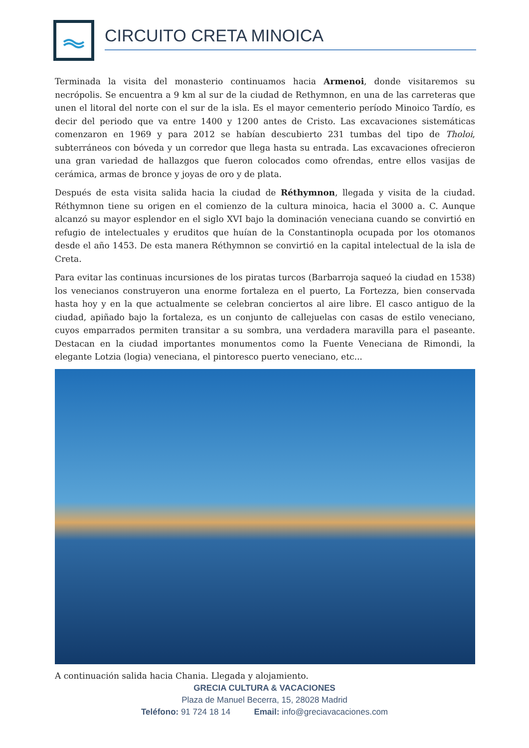CIRCUITO CRETA MINOICA
Terminada la visita del monasterio continuamos hacia Armenoi, donde visitaremos su necrópolis. Se encuentra a 9 km al sur de la ciudad de Rethymnon, en una de las carreteras que unen el litoral del norte con el sur de la isla. Es el mayor cementerio período Minoico Tardío, es decir del periodo que va entre 1400 y 1200 antes de Cristo. Las excavaciones sistemáticas comenzaron en 1969 y para 2012 se habían descubierto 231 tumbas del tipo de Tholoi, subterráneos con bóveda y un corredor que llega hasta su entrada. Las excavaciones ofrecieron una gran variedad de hallazgos que fueron colocados como ofrendas, entre ellos vasijas de cerámica, armas de bronce y joyas de oro y de plata.
Después de esta visita salida hacia la ciudad de Réthymnon, llegada y visita de la ciudad. Réthymnon tiene su origen en el comienzo de la cultura minoica, hacia el 3000 a. C. Aunque alcanzó su mayor esplendor en el siglo XVI bajo la dominación veneciana cuando se convirtió en refugio de intelectuales y eruditos que huían de la Constantinopla ocupada por los otomanos desde el año 1453. De esta manera Réthymnon se convirtió en la capital intelectual de la isla de Creta.
Para evitar las continuas incursiones de los piratas turcos (Barbarroja saqueó la ciudad en 1538) los venecianos construyeron una enorme fortaleza en el puerto, La Fortezza, bien conservada hasta hoy y en la que actualmente se celebran conciertos al aire libre. El casco antiguo de la ciudad, apiñado bajo la fortaleza, es un conjunto de callejuelas con casas de estilo veneciano, cuyos emparrados permiten transitar a su sombra, una verdadera maravilla para el paseante. Destacan en la ciudad importantes monumentos como la Fuente Veneciana de Rimondi, la elegante Lotzia (logia) veneciana, el pintoresco puerto veneciano, etc...
A continuación salida hacia Chania. Llegada y alojamiento.
GRECIA CULTURA & VACACIONES
Plaza de Manuel Becerra, 15, 28028 Madrid
Teléfono: 91 724 18 14 Email: info@greciavacaciones.com